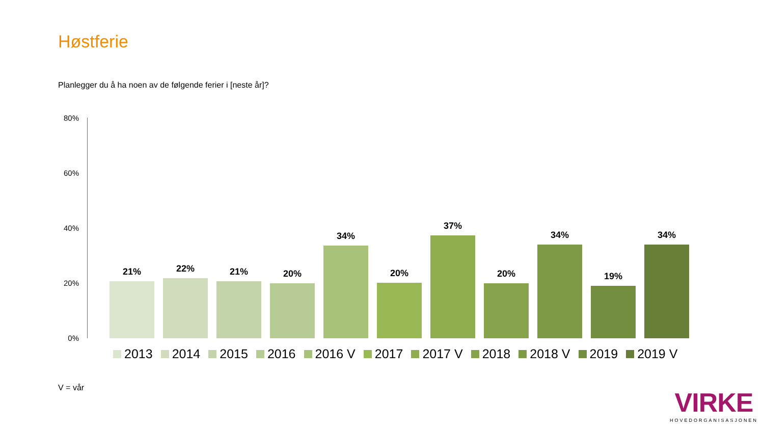Høstferie
Planlegger du å ha noen av de følgende ferier i [neste år]?
80%
60%
40%
20%
0%
21%
22%
21%
20%
34%
20%
37%
20%
34%
19%
34%
2013 2014 2015 2016 2016 V 2017 2017 V 2018 2018 V 2019 2019 V
V = vår
VIRKE
HOVEDORGANISASJONEN